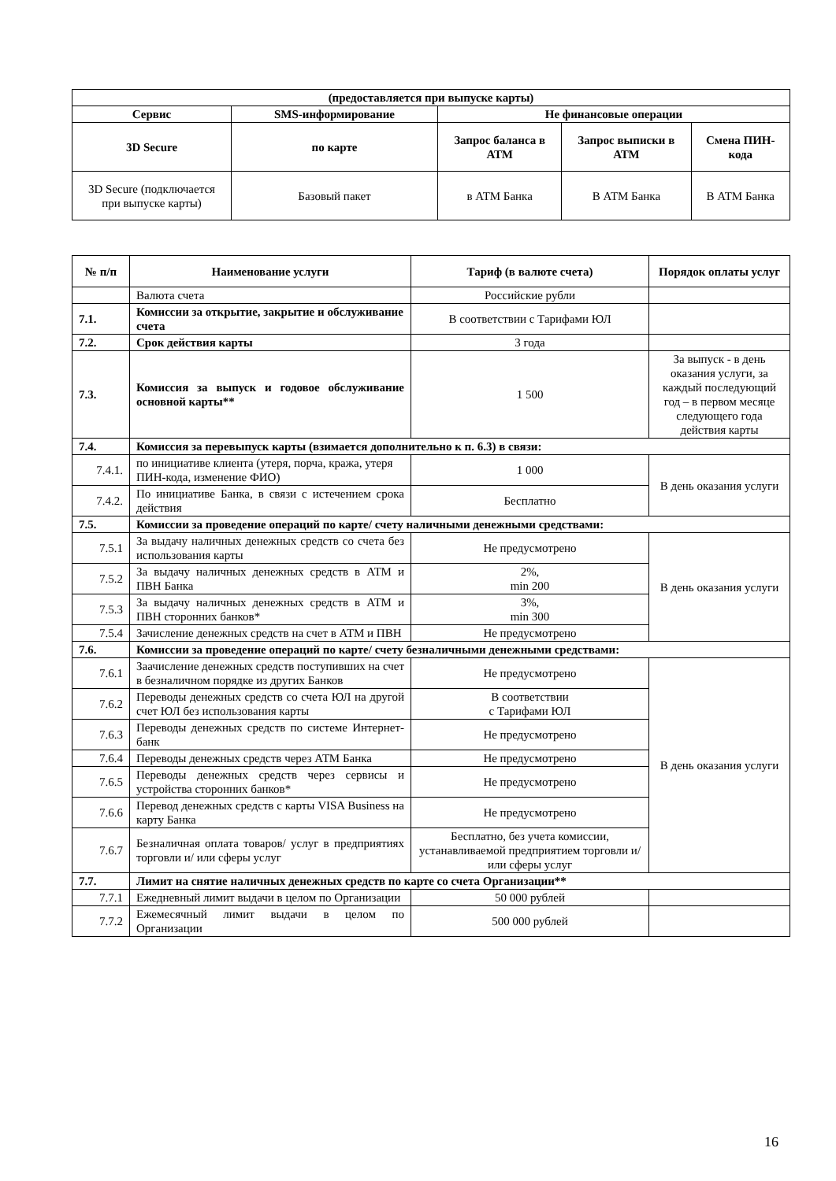| (предоставляется при выпуске карты) | | | | |
| --- | --- | --- | --- | --- |
| Сервис | SMS-информирование | Не финансовые операции | | |
| 3D Secure | по карте | Запрос баланса в АТМ | Запрос выписки в АТМ | Смена ПИН-кода |
| 3D Secure (подключается при выпуске карты) | Базовый пакет | в АТМ Банка | В АТМ Банка | В АТМ Банка |
| № п/п | Наименование услуги | Тариф (в валюте счета) | Порядок оплаты услуг |
| --- | --- | --- | --- |
| | Валюта счета | Российские рубли | |
| 7.1. | Комиссии за открытие, закрытие и обслуживание счета | В соответствии с Тарифами ЮЛ | |
| 7.2. | Срок действия карты | 3 года | |
| 7.3. | Комиссия за выпуск и годовое обслуживание основной карты** | 1 500 | За выпуск - в день оказания услуги, за каждый последующий год – в первом месяце следующего года действия карты |
| 7.4. | Комиссия за перевыпуск карты (взимается дополнительно к п. 6.3) в связи: | | |
| 7.4.1. | по инициативе клиента (утеря, порча, кража, утеря ПИН-кода, изменение ФИО) | 1 000 | В день оказания услуги |
| 7.4.2. | По инициативе Банка, в связи с истечением срока действия | Бесплатно | |
| 7.5. | Комиссии за проведение операций по карте/ счету наличными денежными средствами: | | |
| 7.5.1 | За выдачу наличных денежных средств со счета без использования карты | Не предусмотрено | В день оказания услуги |
| 7.5.2 | За выдачу наличных денежных средств в АТМ и ПВН Банка | 2%, min 200 | |
| 7.5.3 | За выдачу наличных денежных средств в АТМ и ПВН сторонних банков* | 3%, min 300 | |
| 7.5.4 | Зачисление денежных средств на счет в АТМ и ПВН | Не предусмотрено | |
| 7.6. | Комиссии за проведение операций по карте/ счету безналичными денежными средствами: | | |
| 7.6.1 | Заачисление денежных средств поступивших на счет в безналичном порядке из других Банков | Не предусмотрено | В день оказания услуги |
| 7.6.2 | Переводы денежных средств со счета ЮЛ на другой счет ЮЛ без использования карты | В соответствии с Тарифами ЮЛ | |
| 7.6.3 | Переводы денежных средств по системе Интернет-банк | Не предусмотрено | |
| 7.6.4 | Переводы денежных средств через АТМ Банка | Не предусмотрено | |
| 7.6.5 | Переводы денежных средств через сервисы и устройства сторонних банков* | Не предусмотрено | |
| 7.6.6 | Перевод денежных средств с карты VISA Business на карту Банка | Не предусмотрено | |
| 7.6.7 | Безналичная оплата товаров/ услуг в предприятиях торговли и/ или сферы услуг | Бесплатно, без учета комиссии, устанавливаемой предприятием торговли и/ или сферы услуг | |
| 7.7. | Лимит на снятие наличных денежных средств по карте со счета Организации** | | |
| 7.7.1 | Ежедневный лимит выдачи в целом по Организации | 50 000 рублей | |
| 7.7.2 | Ежемесячный лимит выдачи в целом по Организации | 500 000 рублей | |
16